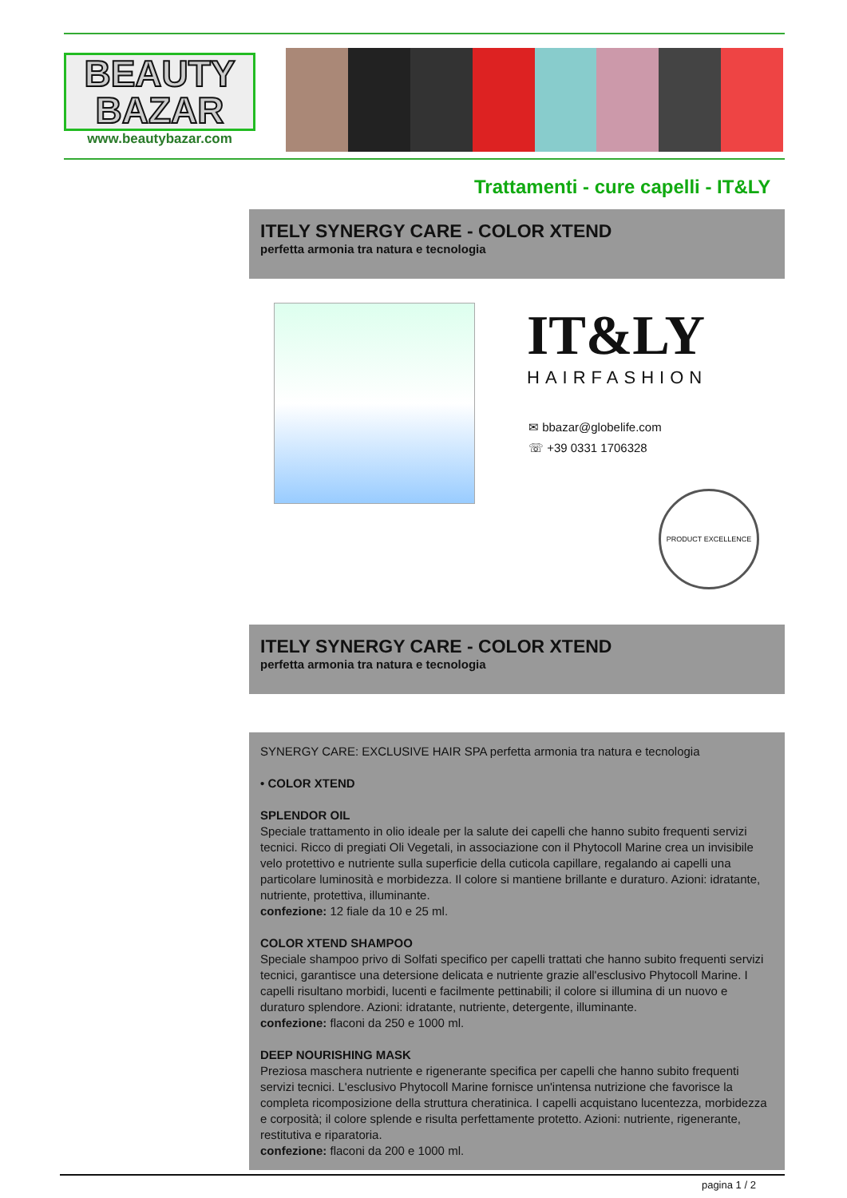BEAUTY BAZAR
www.beautybazar.com
Trattamenti - cure capelli - IT&LY
ITELY SYNERGY CARE - COLOR XTEND
perfetta armonia tra natura e tecnologia
IT&LY
HAIRFASHION
✉ bbazar@globelife.com
☏ +39 0331 1706328
PRODUCT EXCELLENCE
ITELY SYNERGY CARE - COLOR XTEND
perfetta armonia tra natura e tecnologia
SYNERGY CARE: EXCLUSIVE HAIR SPA perfetta armonia tra natura e tecnologia
• COLOR XTEND
SPLENDOR OIL
Speciale trattamento in olio ideale per la salute dei capelli che hanno subito frequenti servizi tecnici. Ricco di pregiati Oli Vegetali, in associazione con il Phytocoll Marine crea un invisibile velo protettivo e nutriente sulla superficie della cuticola capillare, regalando ai capelli una particolare luminosità e morbidezza. Il colore si mantiene brillante e duraturo. Azioni: idratante, nutriente, protettiva, illuminante.
confezione: 12 fiale da 10 e 25 ml.
COLOR XTEND SHAMPOO
Speciale shampoo privo di Solfati specifico per capelli trattati che hanno subito frequenti servizi tecnici, garantisce una detersione delicata e nutriente grazie all'esclusivo Phytocoll Marine. I capelli risultano morbidi, lucenti e facilmente pettinabili; il colore si illumina di un nuovo e duraturo splendore. Azioni: idratante, nutriente, detergente, illuminante.
confezione: flaconi da 250 e 1000 ml.
DEEP NOURISHING MASK
Preziosa maschera nutriente e rigenerante specifica per capelli che hanno subito frequenti servizi tecnici. L'esclusivo Phytocoll Marine fornisce un'intensa nutrizione che favorisce la completa ricomposizione della struttura cheratinica. I capelli acquistano lucentezza, morbidezza e corposità; il colore splende e risulta perfettamente protetto. Azioni: nutriente, rigenerante, restitutiva e riparatoria.
confezione: flaconi da 200 e 1000 ml.
pagina 1 / 2